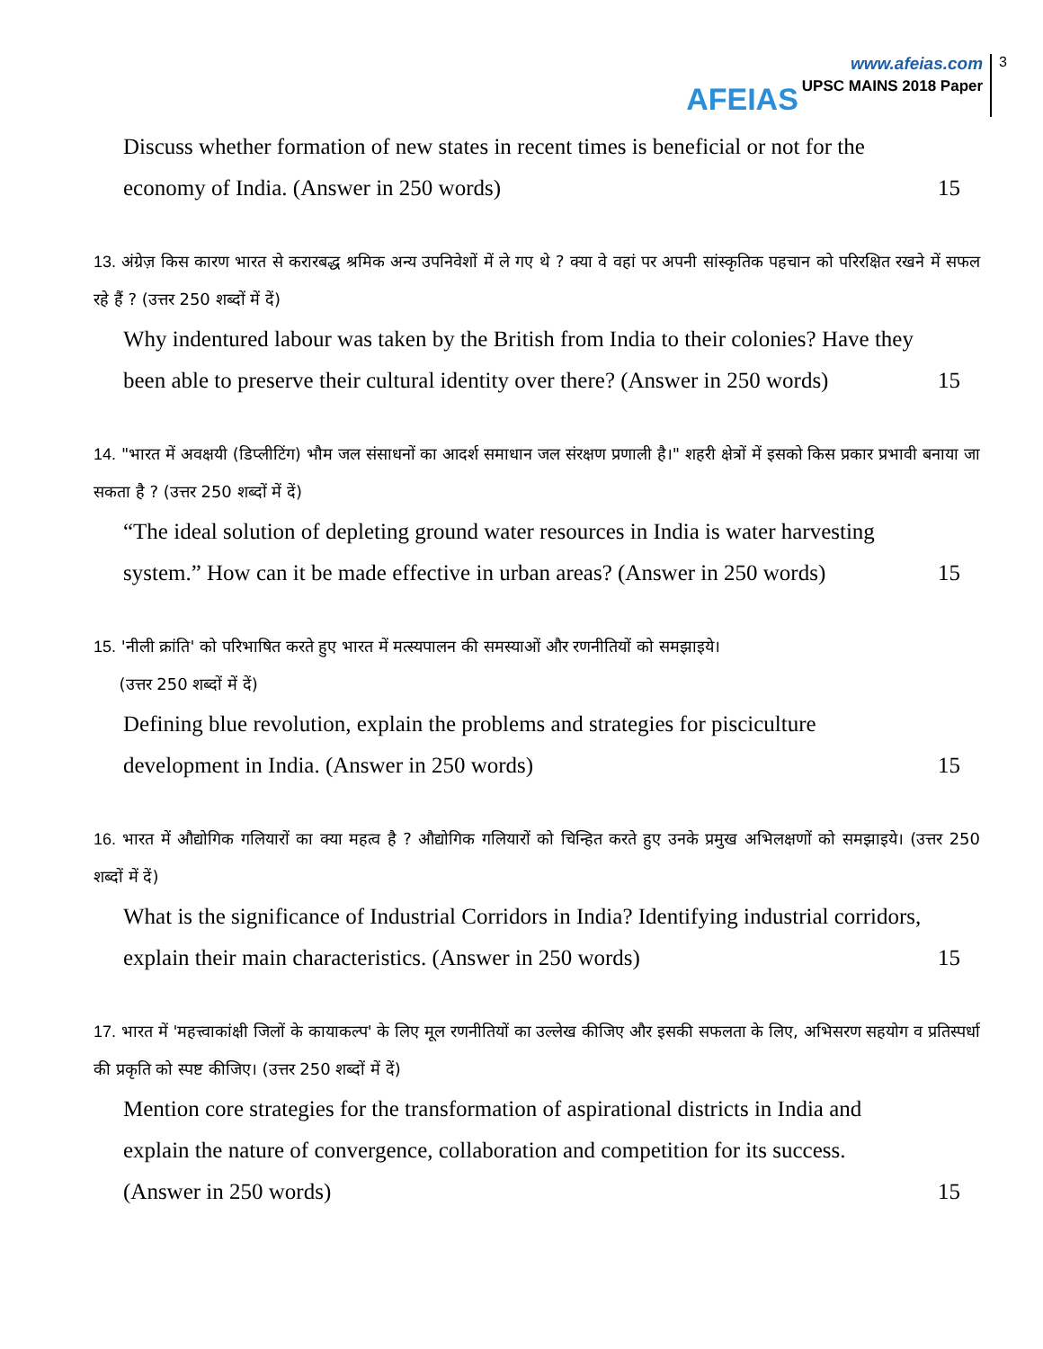AFEIAS
www.afeias.com
UPSC MAINS 2018 Paper
3
Discuss whether formation of new states in recent times is beneficial or not for the
economy of India. (Answer in 250 words) 15
13. अंग्रेज़ किस कारण भारत से करारबद्ध श्रमिक अन्य उपनिवेशों में ले गए थे ? क्या वे वहां पर अपनी सांस्कृतिक पहचान को परिरक्षित रखने में सफल रहे हैं ? (उत्तर 250 शब्दों में दें)
Why indentured labour was taken by the British from India to their colonies? Have they
been able to preserve their cultural identity over there? (Answer in 250 words) 15
14. "भारत में अवक्षयी (डिप्लीटिंग) भौम जल संसाधनों का आदर्श समाधान जल संरक्षण प्रणाली है।" शहरी क्षेत्रों में इसको किस प्रकार प्रभावी बनाया जा सकता है ? (उत्तर 250 शब्दों में दें)
“The ideal solution of depleting ground water resources in India is water harvesting
system.” How can it be made effective in urban areas? (Answer in 250 words) 15
15. 'नीली क्रांति' को परिभाषित करते हुए भारत में मत्स्यपालन की समस्याओं और रणनीतियों को समझाइये।
(उत्तर 250 शब्दों में दें)
Defining blue revolution, explain the problems and strategies for pisciculture
development in India. (Answer in 250 words) 15
16. भारत में औद्योगिक गलियारों का क्या महत्व है ? औद्योगिक गलियारों को चिन्हित करते हुए उनके प्रमुख अभिलक्षणों को समझाइये। (उत्तर 250 शब्दों में दें)
What is the significance of Industrial Corridors in India? Identifying industrial corridors,
explain their main characteristics. (Answer in 250 words) 15
17. भारत में 'महत्त्वाकांक्षी जिलों के कायाकल्प' के लिए मूल रणनीतियों का उल्लेख कीजिए और इसकी सफलता के लिए, अभिसरण सहयोग व प्रतिस्पर्धा की प्रकृति को स्पष्ट कीजिए। (उत्तर 250 शब्दों में दें)
Mention core strategies for the transformation of aspirational districts in India and
explain the nature of convergence, collaboration and competition for its success.
(Answer in 250 words) 15